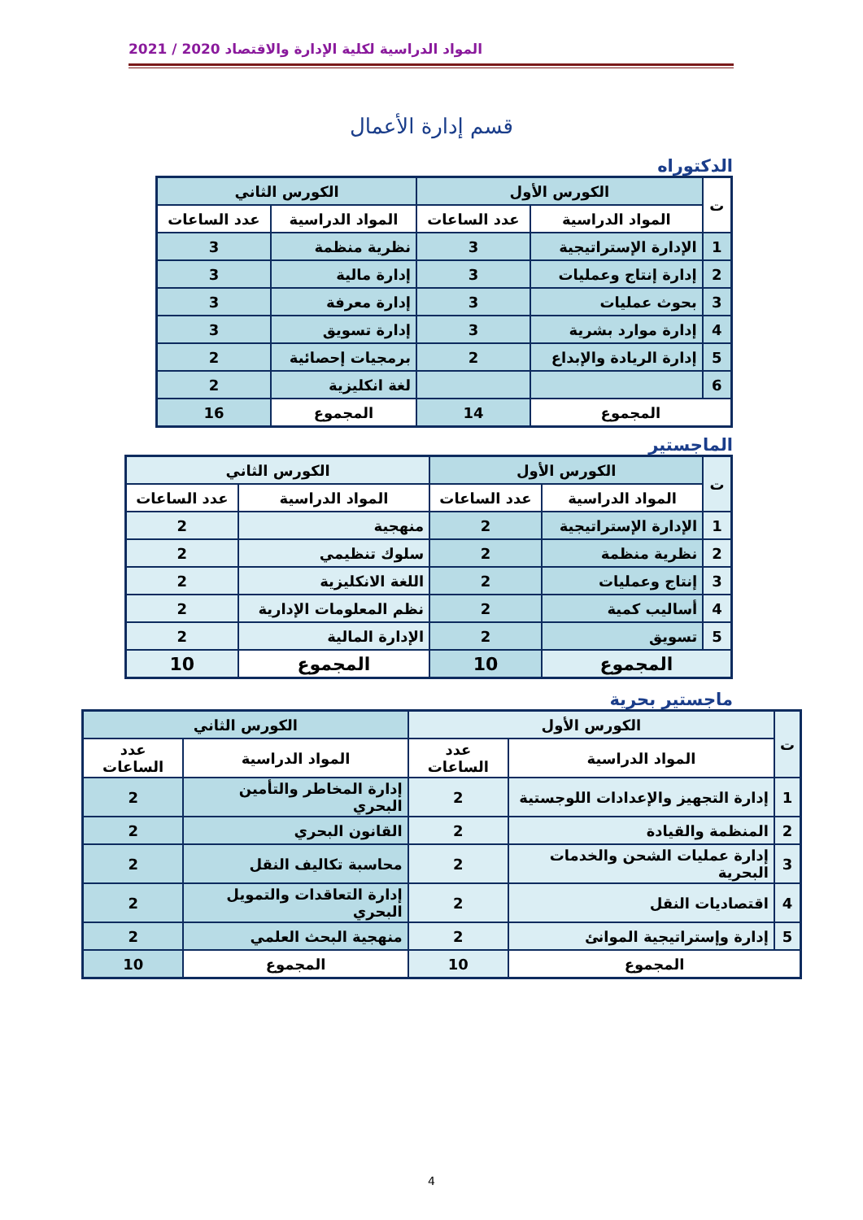المواد الدراسية لكلية الإدارة والاقتصاد 2020 / 2021
قسم إدارة الأعمال
الدكتوراه
| ت | الكورس الأول | | الكورس الثاني | |
| --- | --- | --- | --- | --- |
| | المواد الدراسية | عدد الساعات | المواد الدراسية | عدد الساعات |
| 1 | الإدارة الإستراتيجية | 3 | نظرية منظمة | 3 |
| 2 | إدارة إنتاج وعمليات | 3 | إدارة مالية | 3 |
| 3 | بحوث عمليات | 3 | إدارة معرفة | 3 |
| 4 | إدارة موارد بشرية | 3 | إدارة تسويق | 3 |
| 5 | إدارة الريادة والإبداع | 2 | برمجيات إحصائية | 2 |
| 6 | | | لغة انكليزية | 2 |
| المجموع | | 14 | المجموع | 16 |
الماجستير
| ت | الكورس الأول | | الكورس الثاني | |
| --- | --- | --- | --- | --- |
| | المواد الدراسية | عدد الساعات | المواد الدراسية | عدد الساعات |
| 1 | الإدارة الإستراتيجية | 2 | منهجية | 2 |
| 2 | نظرية منظمة | 2 | سلوك تنظيمي | 2 |
| 3 | إنتاج وعمليات | 2 | اللغة الانكليزية | 2 |
| 4 | أساليب كمية | 2 | نظم المعلومات الإدارية | 2 |
| 5 | تسويق | 2 | الإدارة المالية | 2 |
| المجموع | | 10 | المجموع | 10 |
ماجستير بحرية
| ت | الكورس الأول | | الكورس الثاني | |
| --- | --- | --- | --- | --- |
| | المواد الدراسية | عدد الساعات | المواد الدراسية | عدد الساعات |
| 1 | إدارة التجهيز والإعدادات اللوجستية | 2 | إدارة المخاطر والتأمين البحري | 2 |
| 2 | المنظمة والقيادة | 2 | القانون البحري | 2 |
| 3 | إدارة عمليات الشحن والخدمات البحرية | 2 | محاسبة تكاليف النقل | 2 |
| 4 | اقتصاديات النقل | 2 | إدارة التعاقدات والتمويل البحري | 2 |
| 5 | إدارة وإستراتيجية الموانئ | 2 | منهجية البحث العلمي | 2 |
| المجموع | | 10 | المجموع | 10 |
4